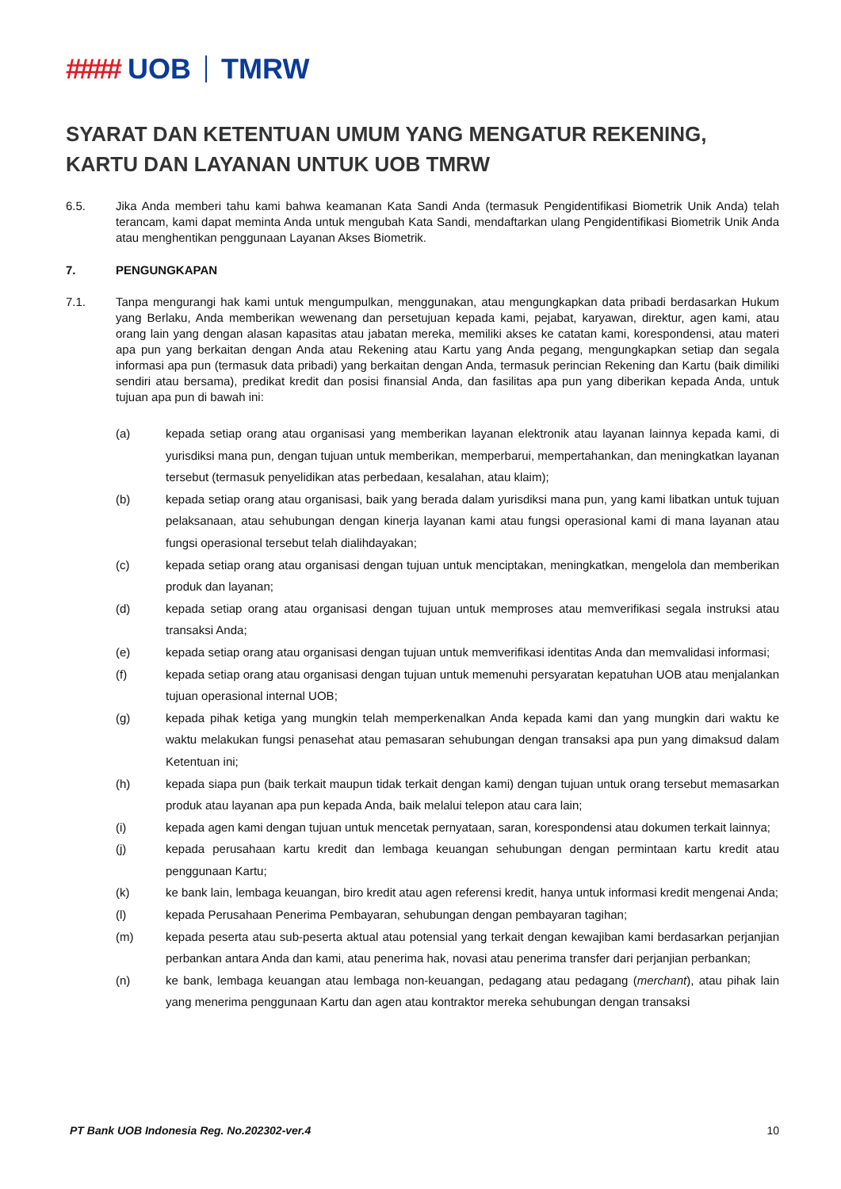#### UOB TMRW
SYARAT DAN KETENTUAN UMUM YANG MENGATUR REKENING, KARTU DAN LAYANAN UNTUK UOB TMRW
6.5. Jika Anda memberi tahu kami bahwa keamanan Kata Sandi Anda (termasuk Pengidentifikasi Biometrik Unik Anda) telah terancam, kami dapat meminta Anda untuk mengubah Kata Sandi, mendaftarkan ulang Pengidentifikasi Biometrik Unik Anda atau menghentikan penggunaan Layanan Akses Biometrik.
7. PENGUNGKAPAN
7.1. Tanpa mengurangi hak kami untuk mengumpulkan, menggunakan, atau mengungkapkan data pribadi berdasarkan Hukum yang Berlaku, Anda memberikan wewenang dan persetujuan kepada kami, pejabat, karyawan, direktur, agen kami, atau orang lain yang dengan alasan kapasitas atau jabatan mereka, memiliki akses ke catatan kami, korespondensi, atau materi apa pun yang berkaitan dengan Anda atau Rekening atau Kartu yang Anda pegang, mengungkapkan setiap dan segala informasi apa pun (termasuk data pribadi) yang berkaitan dengan Anda, termasuk perincian Rekening dan Kartu (baik dimiliki sendiri atau bersama), predikat kredit dan posisi finansial Anda, dan fasilitas apa pun yang diberikan kepada Anda, untuk tujuan apa pun di bawah ini:
(a) kepada setiap orang atau organisasi yang memberikan layanan elektronik atau layanan lainnya kepada kami, di yurisdiksi mana pun, dengan tujuan untuk memberikan, memperbarui, mempertahankan, dan meningkatkan layanan tersebut (termasuk penyelidikan atas perbedaan, kesalahan, atau klaim);
(b) kepada setiap orang atau organisasi, baik yang berada dalam yurisdiksi mana pun, yang kami libatkan untuk tujuan pelaksanaan, atau sehubungan dengan kinerja layanan kami atau fungsi operasional kami di mana layanan atau fungsi operasional tersebut telah dialihdayakan;
(c) kepada setiap orang atau organisasi dengan tujuan untuk menciptakan, meningkatkan, mengelola dan memberikan produk dan layanan;
(d) kepada setiap orang atau organisasi dengan tujuan untuk memproses atau memverifikasi segala instruksi atau transaksi Anda;
(e) kepada setiap orang atau organisasi dengan tujuan untuk memverifikasi identitas Anda dan memvalidasi informasi;
(f) kepada setiap orang atau organisasi dengan tujuan untuk memenuhi persyaratan kepatuhan UOB atau menjalankan tujuan operasional internal UOB;
(g) kepada pihak ketiga yang mungkin telah memperkenalkan Anda kepada kami dan yang mungkin dari waktu ke waktu melakukan fungsi penasehat atau pemasaran sehubungan dengan transaksi apa pun yang dimaksud dalam Ketentuan ini;
(h) kepada siapa pun (baik terkait maupun tidak terkait dengan kami) dengan tujuan untuk orang tersebut memasarkan produk atau layanan apa pun kepada Anda, baik melalui telepon atau cara lain;
(i) kepada agen kami dengan tujuan untuk mencetak pernyataan, saran, korespondensi atau dokumen terkait lainnya;
(j) kepada perusahaan kartu kredit dan lembaga keuangan sehubungan dengan permintaan kartu kredit atau penggunaan Kartu;
(k) ke bank lain, lembaga keuangan, biro kredit atau agen referensi kredit, hanya untuk informasi kredit mengenai Anda;
(l) kepada Perusahaan Penerima Pembayaran, sehubungan dengan pembayaran tagihan;
(m) kepada peserta atau sub-peserta aktual atau potensial yang terkait dengan kewajiban kami berdasarkan perjanjian perbankan antara Anda dan kami, atau penerima hak, novasi atau penerima transfer dari perjanjian perbankan;
(n) ke bank, lembaga keuangan atau lembaga non-keuangan, pedagang atau pedagang (merchant), atau pihak lain yang menerima penggunaan Kartu dan agen atau kontraktor mereka sehubungan dengan transaksi
PT Bank UOB Indonesia Reg. No.202302-ver.4 10